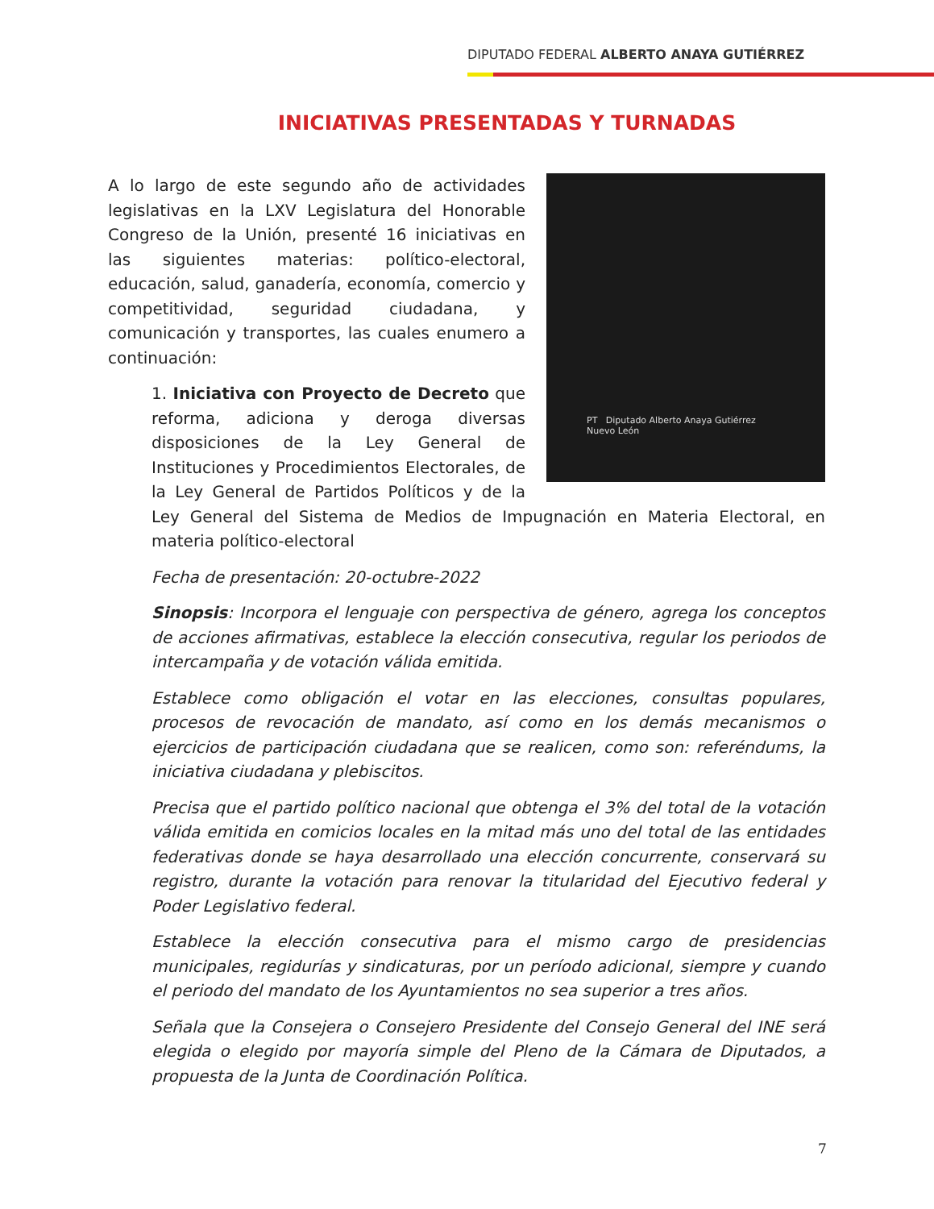DIPUTADO FEDERAL ALBERTO ANAYA GUTIÉRREZ
INICIATIVAS PRESENTADAS Y TURNADAS
PT Diputado Alberto Anaya Gutiérrez
Nuevo León
A lo largo de este segundo año de actividades legislativas en la LXV Legislatura del Honorable Congreso de la Unión, presenté 16 iniciativas en las siguientes materias: político-electoral, educación, salud, ganadería, economía, comercio y competitividad, seguridad ciudadana, y comunicación y transportes, las cuales enumero a continuación:
1. Iniciativa con Proyecto de Decreto que reforma, adiciona y deroga diversas disposiciones de la Ley General de Instituciones y Procedimientos Electorales, de la Ley General de Partidos Políticos y de la Ley General del Sistema de Medios de Impugnación en Materia Electoral, en materia político-electoral
Fecha de presentación: 20-octubre-2022
Sinopsis: Incorpora el lenguaje con perspectiva de género, agrega los conceptos de acciones afirmativas, establece la elección consecutiva, regular los periodos de intercampaña y de votación válida emitida.
Establece como obligación el votar en las elecciones, consultas populares, procesos de revocación de mandato, así como en los demás mecanismos o ejercicios de participación ciudadana que se realicen, como son: referéndums, la iniciativa ciudadana y plebiscitos.
Precisa que el partido político nacional que obtenga el 3% del total de la votación válida emitida en comicios locales en la mitad más uno del total de las entidades federativas donde se haya desarrollado una elección concurrente, conservará su registro, durante la votación para renovar la titularidad del Ejecutivo federal y Poder Legislativo federal.
Establece la elección consecutiva para el mismo cargo de presidencias municipales, regidurías y sindicaturas, por un período adicional, siempre y cuando el periodo del mandato de los Ayuntamientos no sea superior a tres años.
Señala que la Consejera o Consejero Presidente del Consejo General del INE será elegida o elegido por mayoría simple del Pleno de la Cámara de Diputados, a propuesta de la Junta de Coordinación Política.
7